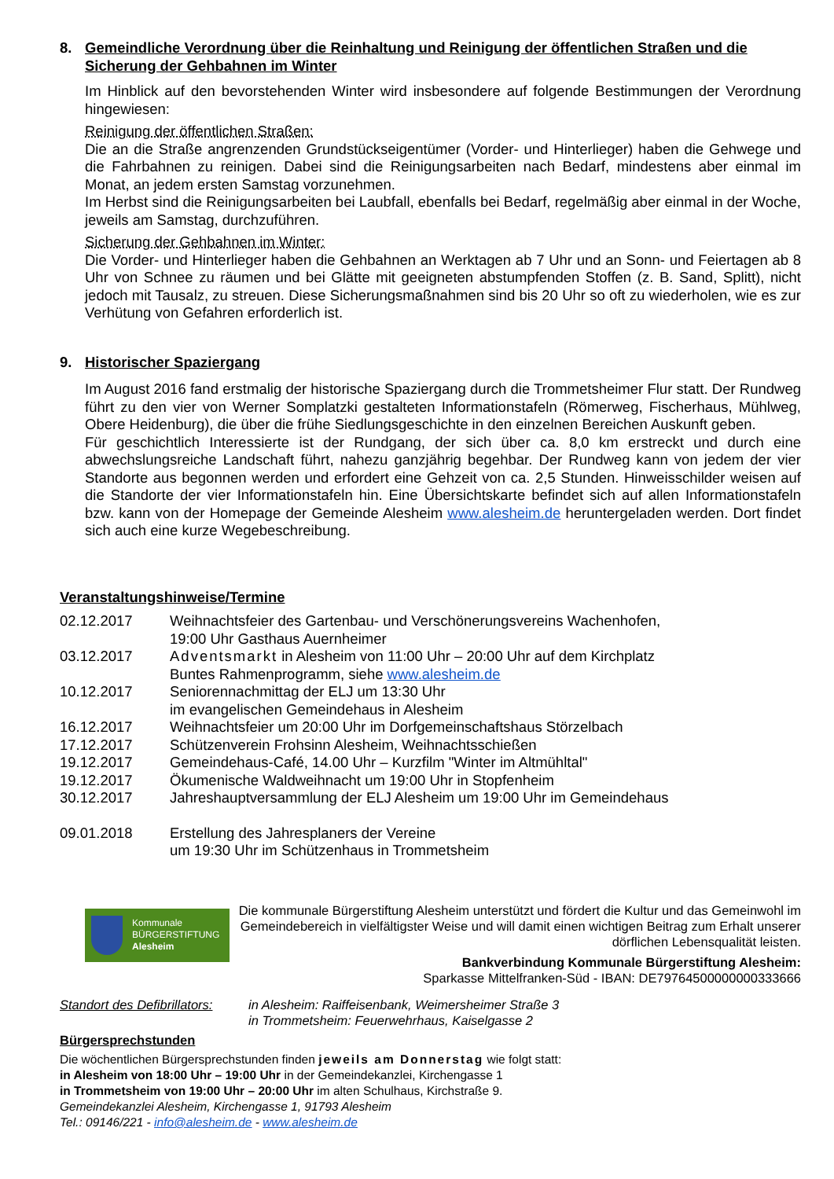8. Gemeindliche Verordnung über die Reinhaltung und Reinigung der öffentlichen Straßen und die Sicherung der Gehbahnen im Winter
Im Hinblick auf den bevorstehenden Winter wird insbesondere auf folgende Bestimmungen der Verordnung hingewiesen:
Reinigung der öffentlichen Straßen:
Die an die Straße angrenzenden Grundstückseigentümer (Vorder- und Hinterlieger) haben die Gehwege und die Fahrbahnen zu reinigen. Dabei sind die Reinigungsarbeiten nach Bedarf, mindestens aber einmal im Monat, an jedem ersten Samstag vorzunehmen.
Im Herbst sind die Reinigungsarbeiten bei Laubfall, ebenfalls bei Bedarf, regelmäßig aber einmal in der Woche, jeweils am Samstag, durchzuführen.
Sicherung der Gehbahnen im Winter:
Die Vorder- und Hinterlieger haben die Gehbahnen an Werktagen ab 7 Uhr und an Sonn- und Feiertagen ab 8 Uhr von Schnee zu räumen und bei Glätte mit geeigneten abstumpfenden Stoffen (z. B. Sand, Splitt), nicht jedoch mit Tausalz, zu streuen. Diese Sicherungsmaßnahmen sind bis 20 Uhr so oft zu wiederholen, wie es zur Verhütung von Gefahren erforderlich ist.
9. Historischer Spaziergang
Im August 2016 fand erstmalig der historische Spaziergang durch die Trommetsheimer Flur statt. Der Rundweg führt zu den vier von Werner Somplatzki gestalteten Informationstafeln (Römerweg, Fischerhaus, Mühlweg, Obere Heidenburg), die über die frühe Siedlungsgeschichte in den einzelnen Bereichen Auskunft geben.
Für geschichtlich Interessierte ist der Rundgang, der sich über ca. 8,0 km erstreckt und durch eine abwechslungsreiche Landschaft führt, nahezu ganzjährig begehbar. Der Rundweg kann von jedem der vier Standorte aus begonnen werden und erfordert eine Gehzeit von ca. 2,5 Stunden. Hinweisschilder weisen auf die Standorte der vier Informationstafeln hin. Eine Übersichtskarte befindet sich auf allen Informationstafeln bzw. kann von der Homepage der Gemeinde Alesheim www.alesheim.de heruntergeladen werden. Dort findet sich auch eine kurze Wegebeschreibung.
Veranstaltungshinweise/Termine
| 02.12.2017 | Weihnachtsfeier des Gartenbau- und Verschönerungsvereins Wachenhofen, 19:00 Uhr Gasthaus Auernheimer |
| 03.12.2017 | Adventsmarkt in Alesheim von 11:00 Uhr – 20:00 Uhr auf dem Kirchplatz Buntes Rahmenprogramm, siehe www.alesheim.de |
| 10.12.2017 | Seniorennachmittag der ELJ um 13:30 Uhr im evangelischen Gemeindehaus in Alesheim |
| 16.12.2017 | Weihnachtsfeier um 20:00 Uhr im Dorfgemeinschaftshaus Störzelbach |
| 17.12.2017 | Schützenverein Frohsinn Alesheim, Weihnachtsschießen |
| 19.12.2017 | Gemeindehaus-Café, 14.00 Uhr – Kurzfilm "Winter im Altmühltal" |
| 19.12.2017 | Ökumenische Waldweihnacht um 19:00 Uhr in Stopfenheim |
| 30.12.2017 | Jahreshauptversammlung der ELJ Alesheim um 19:00 Uhr im Gemeindehaus |
| 09.01.2018 | Erstellung des Jahresplaners der Vereine um 19:30 Uhr im Schützenhaus in Trommetsheim |
Kommunale
BÜRGERSTIFTUNG
Alesheim
Die kommunale Bürgerstiftung Alesheim unterstützt und fördert die Kultur und das Gemeinwohl im Gemeindebereich in vielfältigster Weise und will damit einen wichtigen Beitrag zum Erhalt unserer dörflichen Lebensqualität leisten.
Bankverbindung Kommunale Bürgerstiftung Alesheim:
Sparkasse Mittelfranken-Süd - IBAN: DE79764500000000333666
| Standort des Defibrillators: | in Alesheim: Raiffeisenbank, Weimersheimer Straße 3 in Trommetsheim: Feuerwehrhaus, Kaiselgasse 2 |
Bürgersprechstunden
Die wöchentlichen Bürgersprechstunden finden jeweils am Donnerstag wie folgt statt:
in Alesheim von 18:00 Uhr – 19:00 Uhr in der Gemeindekanzlei, Kirchengasse 1
in Trommetsheim von 19:00 Uhr – 20:00 Uhr im alten Schulhaus, Kirchstraße 9.
Gemeindekanzlei Alesheim, Kirchengasse 1, 91793 Alesheim
Tel.: 09146/221 - info@alesheim.de - www.alesheim.de